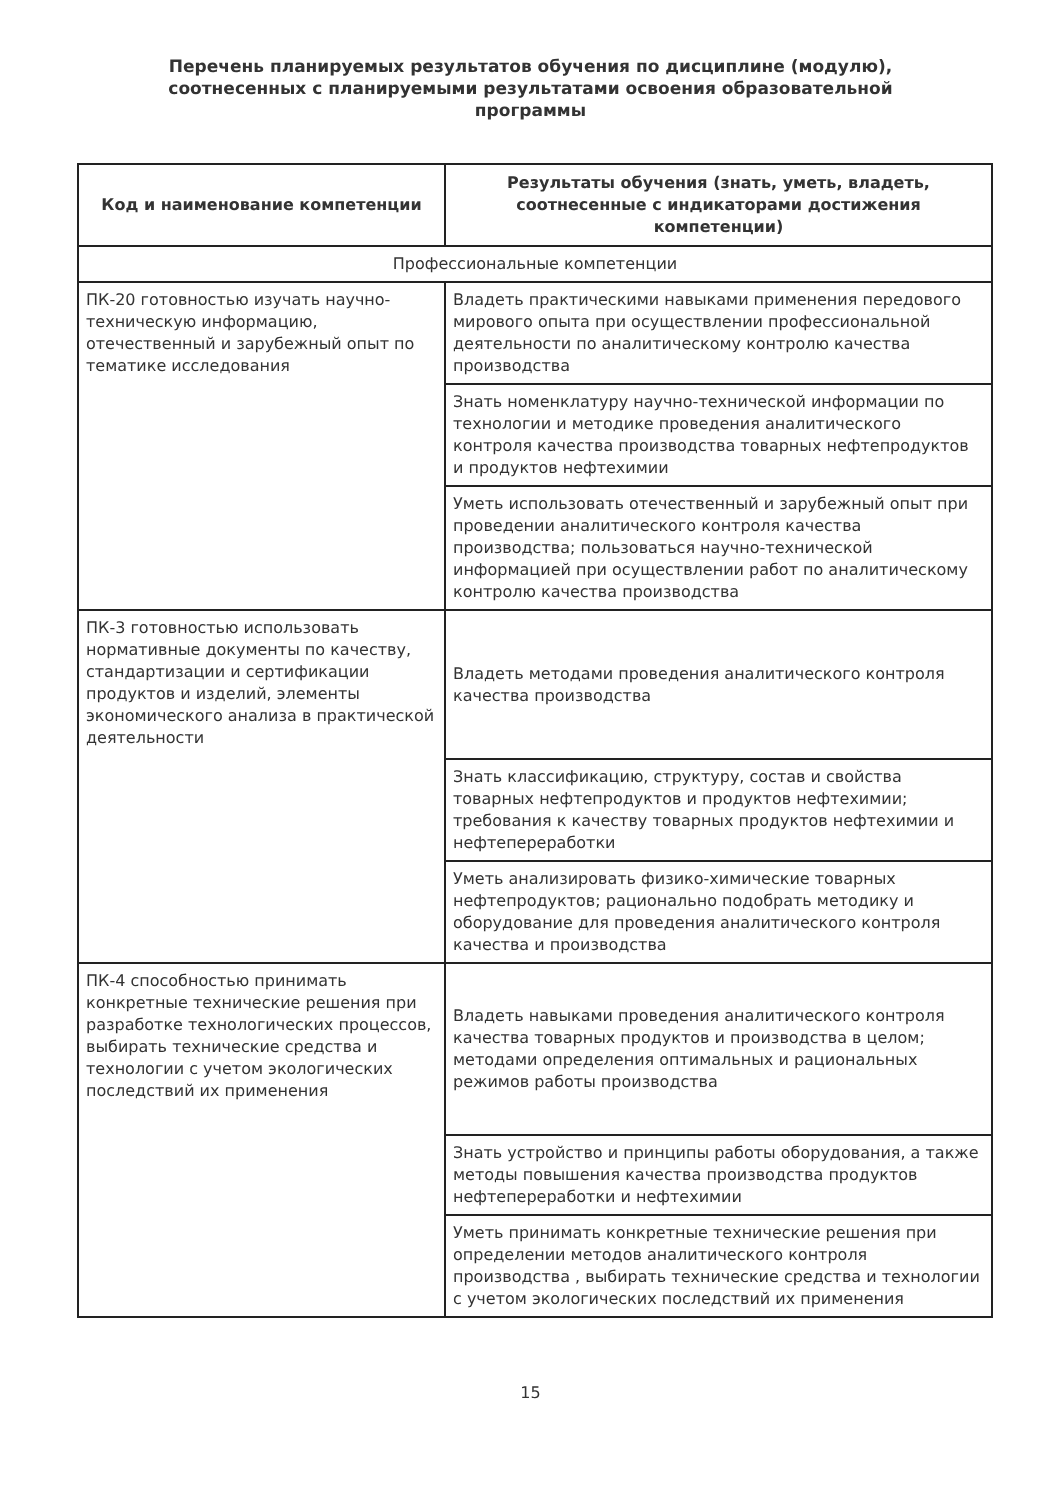Перечень планируемых результатов обучения по дисциплине (модулю), соотнесенных с планируемыми результатами освоения образовательной программы
| Код и наименование компетенции | Результаты обучения (знать, уметь, владеть, соотнесенные с индикаторами достижения компетенции) |
| --- | --- |
| Профессиональные компетенции | |
| ПК-20 готовностью изучать научно-техническую информацию, отечественный и зарубежный опыт по тематике исследования | Владеть практическими навыками применения передового мирового опыта при осуществлении профессиональной деятельности по аналитическому контролю качества производства |
| | Знать номенклатуру научно-технической информации по технологии и методике проведения аналитического контроля качества производства товарных нефтепродуктов и продуктов нефтехимии |
| | Уметь использовать отечественный и зарубежный опыт при проведении аналитического контроля качества производства; пользоваться научно-технической информацией при осуществлении работ по аналитическому контролю качества производства |
| ПК-3 готовностью использовать нормативные документы по качеству, стандартизации и сертификации продуктов и изделий, элементы экономического анализа в практической деятельности | Владеть методами проведения аналитического контроля качества производства |
| | Знать классификацию, структуру, состав и свойства товарных нефтепродуктов и продуктов нефтехимии; требования к качеству товарных продуктов нефтехимии и нефтепереработки |
| | Уметь анализировать физико-химические товарных нефтепродуктов; рационально подобрать методику и оборудование для проведения аналитического контроля качества и производства |
| ПК-4 способностью принимать конкретные технические решения при разработке технологических процессов, выбирать технические средства и технологии с учетом экологических последствий их применения | Владеть навыками проведения аналитического контроля качества товарных продуктов и производства в целом; методами определения оптимальных и рациональных режимов работы производства |
| | Знать устройство и принципы работы оборудования, а также методы повышения качества производства продуктов нефтепереработки и нефтехимии |
| | Уметь принимать конкретные технические решения при определении методов аналитического контроля производства , выбирать технические средства и технологии с учетом экологических последствий их применения |
15